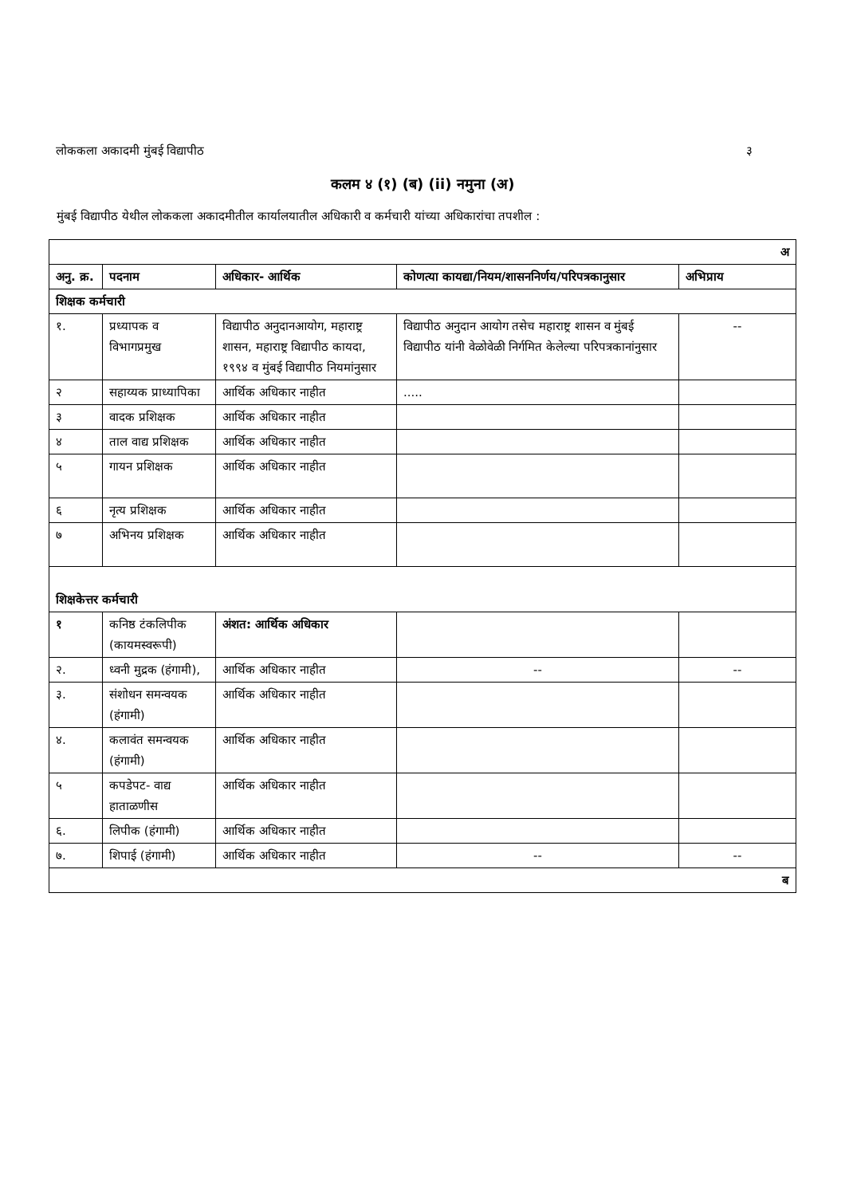लोककला अकादमी मुंबई विद्यापीठ ३
कलम ४ (१) (ब) (ii) नमुना (अ)
मुंबई विद्यापीठ येथील लोककला अकादमीतील कार्यालयातील अधिकारी व कर्मचारी यांच्या अधिकारांचा तपशील :
| अ | | | | |
| अनु. क्र. | पदनाम | अधिकार- आर्थिक | कोणत्या कायद्या/नियम/शासननिर्णय/परिपत्रकानुसार | अभिप्राय |
| शिक्षक कर्मचारी | | | | |
| १. | प्रध्यापक व विभागप्रमुख | विद्यापीठ अनुदानआयोग, महाराष्ट्र शासन, महाराष्ट्र विद्यापीठ कायदा, १९९४ व मुंबई विद्यापीठ नियमांनुसार | विद्यापीठ अनुदान आयोग तसेच महाराष्ट्र शासन व मुंबई विद्यापीठ यांनी वेळोवेळी निर्गमित केलेल्या परिपत्रकानांनुसार | -- |
| २ | सहाय्यक प्राध्यापिका | आर्थिक अधिकार नाहीत | ..... | |
| ३ | वादक प्रशिक्षक | आर्थिक अधिकार नाहीत | | |
| ४ | ताल वाद्य प्रशिक्षक | आर्थिक अधिकार नाहीत | | |
| ५ | गायन प्रशिक्षक | आर्थिक अधिकार नाहीत | | |
| ६ | नृत्य प्रशिक्षक | आर्थिक अधिकार नाहीत | | |
| ७ | अभिनय प्रशिक्षक | आर्थिक अधिकार नाहीत | | |
| शिक्षकेत्तर कर्मचारी | | | | |
| १ | कनिष्ठ टंकलिपीक (कायमस्वरूपी) | अंशत: आर्थिक अधिकार | | |
| २. | ध्वनी मुद्रक (हंगामी), | आर्थिक अधिकार नाहीत | -- | -- |
| ३. | संशोधन समन्वयक (हंगामी) | आर्थिक अधिकार नाहीत | | |
| ४. | कलावंत समन्वयक (हंगामी) | आर्थिक अधिकार नाहीत | | |
| ५ | कपडेपट- वाद्य हाताळणीस | आर्थिक अधिकार नाहीत | | |
| ६. | लिपीक (हंगामी) | आर्थिक अधिकार नाहीत | | |
| ७. | शिपाई (हंगामी) | आर्थिक अधिकार नाहीत | -- | -- |
| ब | | | | |